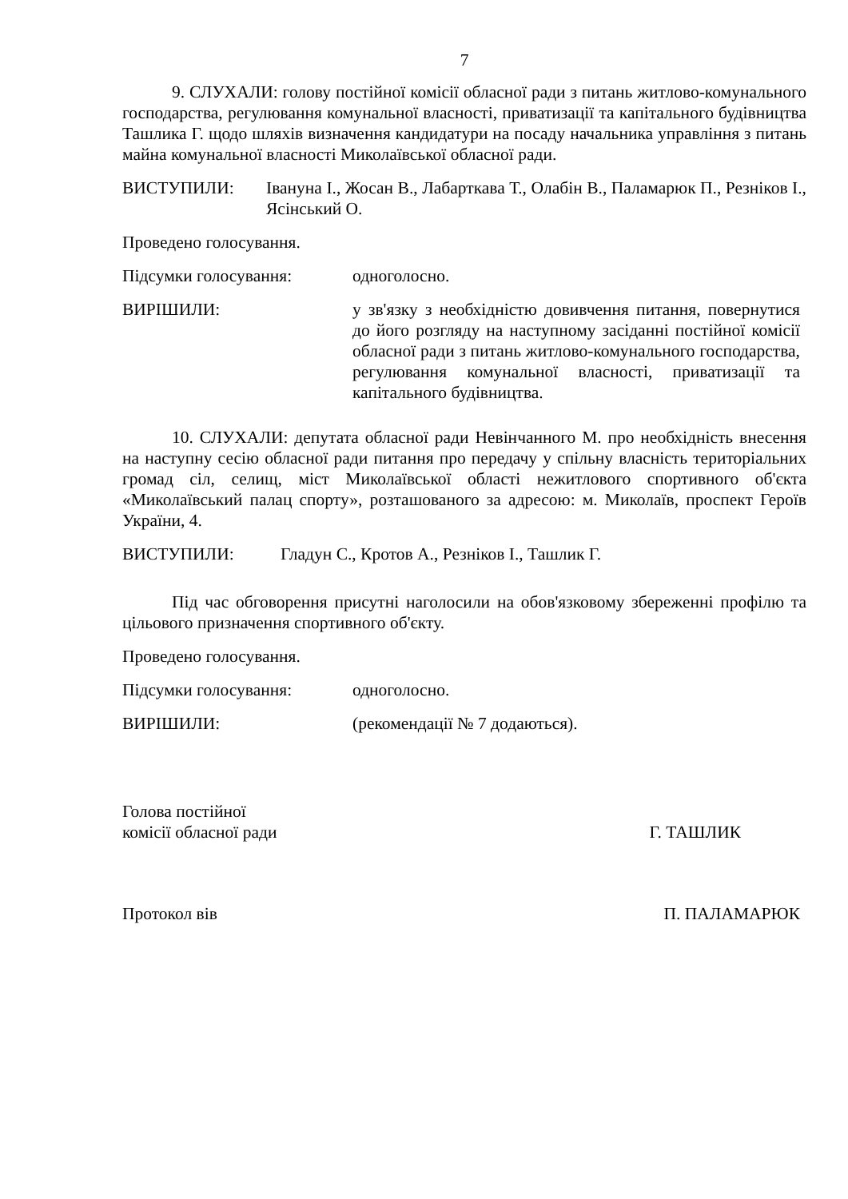7
9. СЛУХАЛИ: голову постійної комісії обласної ради з питань житлово-комунального господарства, регулювання комунальної власності, приватизації та капітального будівництва Ташлика Г. щодо шляхів визначення кандидатури на посаду начальника управління з питань майна комунальної власності Миколаївської обласної ради.
ВИСТУПИЛИ: Іванунa І., Жосан В., Лабарткава Т., Олабін В., Паламарюк П., Резніков І., Ясінський О.
Проведено голосування.
Підсумки голосування: одноголосно.
ВИРІШИЛИ: у зв'язку з необхідністю довивчення питання, повернутися до його розгляду на наступному засіданні постійної комісії обласної ради з питань житлово-комунального господарства, регулювання комунальної власності, приватизації та капітального будівництва.
10. СЛУХАЛИ: депутата обласної ради Невінчанного М. про необхідність внесення на наступну сесію обласної ради питання про передачу у спільну власність територіальних громад сіл, селищ, міст Миколаївської області нежитлового спортивного об'єкта «Миколаївський палац спорту», розташованого за адресою: м. Миколаїв, проспект Героїв України, 4.
ВИСТУПИЛИ: Гладун С., Кротов А., Резніков І., Ташлик Г.
Під час обговорення присутні наголосили на обов'язковому збереженні профілю та цільового призначення спортивного об'єкту.
Проведено голосування.
Підсумки голосування: одноголосно.
ВИРІШИЛИ: (рекомендації № 7 додаються).
Голова постійної
комісії обласної ради
Г. ТАШЛИК
Протокол вів
П. ПАЛАМАРЮК